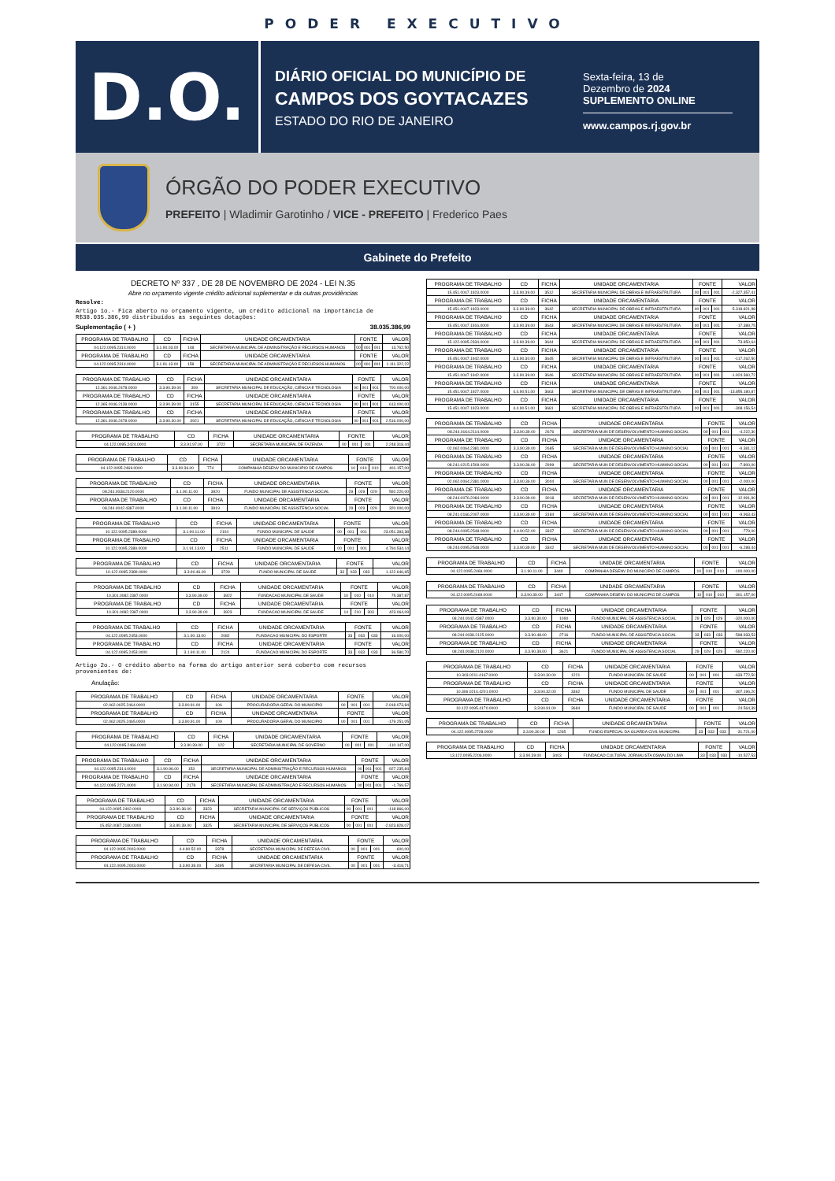PODER EXECUTIVO
D.O.
DIÁRIO OFICIAL DO MUNICÍPIO DE
CAMPOS DOS GOYTACAZES
ESTADO DO RIO DE JANEIRO
Sexta-feira, 13 de
Dezembro de 2024
SUPLEMENTO ONLINE
www.campos.rj.gov.br
ÓRGÃO DO PODER EXECUTIVO
PREFEITO | Wladimir Garotinho / VICE - PREFEITO | Frederico Paes
Gabinete do Prefeito
DECRETO Nº 337 , DE 28 DE NOVEMBRO DE 2024 - LEI N.35
Abre no orçamento vigente crédito adicional suplementar e da outras providências
Resolve:
Artigo 1o.- Fica aberto no orçamento vigente, um crédito adicional na importância de R$38.035.386,99 distribuídos as seguintes dotações:
Suplementação ( + ) 38.035.386,99
| PROGRAMA DE TRABALHO | CD | FICHA | UNIDADE ORCAMENTARIA | FONTE | | | VALOR |
| --- | --- | --- | --- | --- | --- | --- | --- |
| 04.122.0095.2314.0000 | 3.1.90.03.00 | 148 | SECRETARIA MUNICIPAL DE ADMINISTRAÇÃO E RECURSOS HUMANOS | 00 | 001 | 001 | 13.762,50 |
| PROGRAMA DE TRABALHO | CD | FICHA | UNIDADE ORCAMENTARIA | FONTE | | | VALOR |
| 04.122.0095.2314.0000 | 3.1.91.13.00 | 158 | SECRETARIA MUNICIPAL DE ADMINISTRAÇÃO E RECURSOS HUMANOS | 00 | 001 | 001 | 1.111.322,22 |
| PROGRAMA DE TRABALHO | CD | FICHA | UNIDADE ORCAMENTARIA | FONTE | | | VALOR |
| --- | --- | --- | --- | --- | --- | --- | --- |
| 12.361.0046.2478.0000 | 3.3.90.39.00 | 309 | SECRETARIA MUNICIPAL DE EDUCAÇÃO, CIÊNCIA E TECNOLOGIA | 00 | 001 | 001 | 700.000,00 |
| PROGRAMA DE TRABALHO | CD | FICHA | UNIDADE ORCAMENTARIA | FONTE | | | VALOR |
| 12.365.0046.2139.0000 | 3.3.90.39.00 | 3155 | SECRETARIA MUNICIPAL DE EDUCAÇÃO, CIÊNCIA E TECNOLOGIA | 00 | 001 | 001 | 613.000,00 |
| PROGRAMA DE TRABALHO | CD | FICHA | UNIDADE ORCAMENTARIA | FONTE | | | VALOR |
| 12.361.0046.2478.0000 | 3.3.90.30.00 | 3921 | SECRETARIA MUNICIPAL DE EDUCAÇÃO, CIÊNCIA E TECNOLOGIA | 00 | 001 | 001 | 2.516.000,00 |
| PROGRAMA DE TRABALHO | CD | FICHA | UNIDADE ORCAMENTARIA | FONTE | | | VALOR |
| --- | --- | --- | --- | --- | --- | --- | --- |
| 04.122.0095.2424.0000 | 3.3.91.97.00 | 3722 | SECRETARIA MUNICIPAL DE FAZENDA | 00 | 001 | 001 | 2.248.318,44 |
| PROGRAMA DE TRABALHO | CD | FICHA | UNIDADE ORCAMENTARIA | FONTE | | | VALOR |
| --- | --- | --- | --- | --- | --- | --- | --- |
| 04.122.0095.2469.0000 | 3.3.90.36.00 | 774 | COMPANHIA DESENV DO MUNICIPIO DE CAMPOS | 10 | 010 | 010 | 401.157,00 |
| PROGRAMA DE TRABALHO | CD | FICHA | UNIDADE ORCAMENTARIA | FONTE | | | VALOR |
| --- | --- | --- | --- | --- | --- | --- | --- |
| 08.244.0038.2120.0000 | 3.1.90.11.00 | 3920 | FUNDO MUNICIPAL DE ASSISTENCIA SOCIAL | 29 | 029 | 029 | 592.220,00 |
| PROGRAMA DE TRABALHO | CD | FICHA | UNIDADE ORCAMENTARIA | FONTE | | | VALOR |
| 08.244.0042.4387.0000 | 3.1.90.11.00 | 3919 | FUNDO MUNICIPAL DE ASSISTENCIA SOCIAL | 29 | 029 | 029 | 320.000,00 |
| PROGRAMA DE TRABALHO | CD | FICHA | UNIDADE ORCAMENTARIA | FONTE | | | VALOR |
| --- | --- | --- | --- | --- | --- | --- | --- |
| 10.122.0095.2389.0000 | 3.1.90.11.00 | 2104 | FUNDO MUNICIPAL DE SAUDE | 00 | 001 | 001 | 23.051.393,38 |
| PROGRAMA DE TRABALHO | CD | FICHA | UNIDADE ORCAMENTARIA | FONTE | | | VALOR |
| 10.122.0095.2389.0000 | 3.1.91.13.00 | 2511 | FUNDO MUNICIPAL DE SAUDE | 00 | 001 | 001 | 4.794.534,14 |
| PROGRAMA DE TRABALHO | CD | FICHA | UNIDADE ORCAMENTARIA | FONTE | | | VALOR |
| --- | --- | --- | --- | --- | --- | --- | --- |
| 10.122.0095.2389.0000 | 3.3.90.46.00 | 3728 | FUNDO MUNICIPAL DE SAUDE | 33 | 033 | 033 | 1.122.646,65 |
| PROGRAMA DE TRABALHO | CD | FICHA | UNIDADE ORCAMENTARIA | FONTE | | | VALOR |
| --- | --- | --- | --- | --- | --- | --- | --- |
| 10.301.0082.2387.0000 | 3.3.90.39.00 | 3922 | FUNDACAO MUNICIPAL DE SAUDE | 10 | 010 | 010 | 75.387,87 |
| PROGRAMA DE TRABALHO | CD | FICHA | UNIDADE ORCAMENTARIA | FONTE | | | VALOR |
| 10.301.0082.2387.0000 | 3.3.90.39.00 | 3923 | FUNDACAO MUNICIPAL DE SAUDE | 14 | 210 | 303 | 423.064,09 |
| PROGRAMA DE TRABALHO | CD | FICHA | UNIDADE ORCAMENTARIA | FONTE | | | VALOR |
| --- | --- | --- | --- | --- | --- | --- | --- |
| 04.122.0095.2453.0000 | 3.1.90.13.00 | 2082 | FUNDACAO MUNICIPAL DO ESPORTE | 33 | 033 | 033 | 16.000,00 |
| PROGRAMA DE TRABALHO | CD | FICHA | UNIDADE ORCAMENTARIA | FONTE | | | VALOR |
| 04.122.0095.2453.0000 | 3.1.90.11.00 | 2124 | FUNDACAO MUNICIPAL DO ESPORTE | 33 | 033 | 033 | 36.580,70 |
Artigo 2o.- O crédito aberto na forma do artigo anterior será coberto com recursos provenientes de:
Anulação:
| PROGRAMA DE TRABALHO | CD | FICHA | UNIDADE ORCAMENTARIA | FONTE | | | VALOR |
| --- | --- | --- | --- | --- | --- | --- | --- |
| 02.062.0025.2464.0000 | 3.3.90.91.00 | 106 | PROCURADORIA GERAL DO MUNICIPIO | 00 | 001 | 001 | -2.918.073,84 |
| PROGRAMA DE TRABALHO | CD | FICHA | UNIDADE ORCAMENTARIA | FONTE | | | VALOR |
| 02.062.0025.2465.0000 | 3.3.90.91.00 | 109 | PROCURADORIA GERAL DO MUNICIPIO | 00 | 001 | 001 | -179.251,05 |
| PROGRAMA DE TRABALHO | CD | FICHA | UNIDADE ORCAMENTARIA | FONTE | | | VALOR |
| --- | --- | --- | --- | --- | --- | --- | --- |
| 04.122.0095.2466.0000 | 3.3.90.39.00 | 122 | SECRETARIA MUNICIPAL DE GOVERNO | 00 | 001 | 001 | -110.147,00 |
| PROGRAMA DE TRABALHO | CD | FICHA | UNIDADE ORCAMENTARIA | FONTE | | | VALOR |
| --- | --- | --- | --- | --- | --- | --- | --- |
| 04.122.0095.2314.0000 | 3.1.90.96.00 | 153 | SECRETARIA MUNICIPAL DE ADMINISTRAÇÃO E RECURSOS HUMANOS | 00 | 001 | 001 | -927.235,84 |
| PROGRAMA DE TRABALHO | CD | FICHA | UNIDADE ORCAMENTARIA | FONTE | | | VALOR |
| 04.122.0095.2271.0000 | 3.1.90.94.00 | 2178 | SECRETARIA MUNICIPAL DE ADMINISTRAÇÃO E RECURSOS HUMANOS | 00 | 001 | 001 | -1.769,57 |
| PROGRAMA DE TRABALHO | CD | FICHA | UNIDADE ORCAMENTARIA | FONTE | | | VALOR |
| --- | --- | --- | --- | --- | --- | --- | --- |
| 04.122.0095.2402.0000 | 3.3.90.36.00 | 3323 | SECRETARIA MUNICIPAL DE SERVIÇOS PÚBLICOS | 00 | 001 | 001 | -118.866,00 |
| PROGRAMA DE TRABALHO | CD | FICHA | UNIDADE ORCAMENTARIA | FONTE | | | VALOR |
| 15.452.0087.2180.0000 | 3.3.90.39.00 | 3325 | SECRETARIA MUNICIPAL DE SERVIÇOS PÚBLICOS | 00 | 001 | 001 | -2.923.828,07 |
| PROGRAMA DE TRABALHO | CD | FICHA | UNIDADE ORCAMENTARIA | FONTE | | | VALOR |
| --- | --- | --- | --- | --- | --- | --- | --- |
| 04.122.0095.2003.0000 | 4.4.90.52.00 | 3378 | SECRETARIA MUNICIPAL DE DEFESA CIVIL | 00 | 001 | 001 | -600,00 |
| PROGRAMA DE TRABALHO | CD | FICHA | UNIDADE ORCAMENTARIA | FONTE | | | VALOR |
| 04.122.0095.2003.0000 | 3.3.90.39.00 | 3495 | SECRETARIA MUNICIPAL DE DEFESA CIVIL | 00 | 001 | 001 | -3.418,71 |
| PROGRAMA DE TRABALHO | CD | FICHA | UNIDADE ORCAMENTARIA | FONTE | | | VALOR |
| --- | --- | --- | --- | --- | --- | --- | --- |
| 15.451.0047.1923.0000 | 3.3.90.39.00 | 3512 | SECRETARIA MUNICIPAL DE OBRAS E INFRAESTRUTURA | 00 | 001 | 001 | -2.327.357,41 |
| PROGRAMA DE TRABALHO | CD | FICHA | UNIDADE ORCAMENTARIA | FONTE | | | VALOR |
| 15.451.0047.1923.0000 | 3.3.90.39.00 | 3642 | SECRETARIA MUNICIPAL DE OBRAS E INFRAESTRUTURA | 00 | 001 | 001 | -5.318.821,98 |
| PROGRAMA DE TRABALHO | CD | FICHA | UNIDADE ORCAMENTARIA | FONTE | | | VALOR |
| 15.451.0047.1916.0000 | 3.3.90.39.00 | 3643 | SECRETARIA MUNICIPAL DE OBRAS E INFRAESTRUTURA | 00 | 001 | 001 | -17.389,75 |
| PROGRAMA DE TRABALHO | CD | FICHA | UNIDADE ORCAMENTARIA | FONTE | | | VALOR |
| 15.122.0095.2334.0000 | 3.3.90.39.00 | 3644 | SECRETARIA MUNICIPAL DE OBRAS E INFRAESTRUTURA | 00 | 001 | 001 | -73.850,64 |
| PROGRAMA DE TRABALHO | CD | FICHA | UNIDADE ORCAMENTARIA | FONTE | | | VALOR |
| 15.451.0047.1942.0000 | 3.3.90.30.00 | 3645 | SECRETARIA MUNICIPAL DE OBRAS E INFRAESTRUTURA | 00 | 001 | 001 | -117.262,50 |
| PROGRAMA DE TRABALHO | CD | FICHA | UNIDADE ORCAMENTARIA | FONTE | | | VALOR |
| 15.451.0047.1942.0000 | 3.3.90.39.00 | 3646 | SECRETARIA MUNICIPAL DE OBRAS E INFRAESTRUTURA | 00 | 001 | 001 | -1.924.360,72 |
| PROGRAMA DE TRABALHO | CD | FICHA | UNIDADE ORCAMENTARIA | FONTE | | | VALOR |
| 15.451.0047.1927.0000 | 4.4.90.51.00 | 3663 | SECRETARIA MUNICIPAL DE OBRAS E INFRAESTRUTURA | 00 | 001 | 001 | -13.855.180,87 |
| PROGRAMA DE TRABALHO | CD | FICHA | UNIDADE ORCAMENTARIA | FONTE | | | VALOR |
| 15.451.0047.1923.0000 | 4.4.90.51.00 | 3681 | SECRETARIA MUNICIPAL DE OBRAS E INFRAESTRUTURA | 00 | 001 | 001 | -308.156,54 |
| PROGRAMA DE TRABALHO | CD | FICHA | UNIDADE ORCAMENTARIA | FONTE | | | VALOR |
| --- | --- | --- | --- | --- | --- | --- | --- |
| 08.244.0164.2114.0000 | 3.3.90.39.00 | 2676 | SECRETARIA MUN DE DESENVOLVIMENTO HUMANO SOCIAL | 00 | 001 | 001 | -4.222,30 |
| PROGRAMA DE TRABALHO | CD | FICHA | UNIDADE ORCAMENTARIA | FONTE | | | VALOR |
| 02.062.0064.2381.0000 | 3.3.90.39.00 | 2685 | SECRETARIA MUN DE DESENVOLVIMENTO HUMANO SOCIAL | 00 | 001 | 001 | -9.381,12 |
| PROGRAMA DE TRABALHO | CD | FICHA | UNIDADE ORCAMENTARIA | FONTE | | | VALOR |
| 08.241.0215.1509.0000 | 3.3.90.36.00 | 2999 | SECRETARIA MUN DE DESENVOLVIMENTO HUMANO SOCIAL | 00 | 001 | 001 | -7.800,00 |
| PROGRAMA DE TRABALHO | CD | FICHA | UNIDADE ORCAMENTARIA | FONTE | | | VALOR |
| 02.062.0064.2381.0000 | 3.3.90.36.00 | 3004 | SECRETARIA MUN DE DESENVOLVIMENTO HUMANO SOCIAL | 00 | 001 | 001 | -2.000,00 |
| PROGRAMA DE TRABALHO | CD | FICHA | UNIDADE ORCAMENTARIA | FONTE | | | VALOR |
| 08.244.0076.2084.0000 | 3.3.90.39.00 | 3018 | SECRETARIA MUN DE DESENVOLVIMENTO HUMANO SOCIAL | 00 | 001 | 001 | -12.991,90 |
| PROGRAMA DE TRABALHO | CD | FICHA | UNIDADE ORCAMENTARIA | FONTE | | | VALOR |
| 08.241.0166.2007.0000 | 3.3.90.39.00 | 3184 | SECRETARIA MUN DE DESENVOLVIMENTO HUMANO SOCIAL | 00 | 001 | 001 | -9.963,43 |
| PROGRAMA DE TRABALHO | CD | FICHA | UNIDADE ORCAMENTARIA | FONTE | | | VALOR |
| 08.244.0095.2548.0000 | 4.4.90.52.00 | 3337 | SECRETARIA MUN DE DESENVOLVIMENTO HUMANO SOCIAL | 00 | 001 | 001 | -779,00 |
| PROGRAMA DE TRABALHO | CD | FICHA | UNIDADE ORCAMENTARIA | FONTE | | | VALOR |
| 08.244.0095.2548.0000 | 3.3.90.39.00 | 3342 | SECRETARIA MUN DE DESENVOLVIMENTO HUMANO SOCIAL | 00 | 001 | 001 | -6.288,44 |
| PROGRAMA DE TRABALHO | CD | FICHA | UNIDADE ORCAMENTARIA | FONTE | | | VALOR |
| --- | --- | --- | --- | --- | --- | --- | --- |
| 04.122.0095.2469.0000 | 3.1.90.11.00 | 3440 | COMPANHIA DESENV DO MUNICIPIO DE CAMPOS | 10 | 010 | 010 | -100.000,00 |
| PROGRAMA DE TRABALHO | CD | FICHA | UNIDADE ORCAMENTARIA | FONTE | | | VALOR |
| --- | --- | --- | --- | --- | --- | --- | --- |
| 04.122.0095.2469.0000 | 3.3.90.39.00 | 3447 | COMPANHIA DESENV DO MUNICIPIO DE CAMPOS | 10 | 010 | 010 | -301.157,00 |
| PROGRAMA DE TRABALHO | CD | FICHA | UNIDADE ORCAMENTARIA | FONTE | | | VALOR |
| --- | --- | --- | --- | --- | --- | --- | --- |
| 08.244.0042.4387.0000 | 3.3.90.30.00 | 1090 | FUNDO MUNICIPAL DE ASSISTENCIA SOCIAL | 29 | 029 | 029 | -320.000,00 |
| PROGRAMA DE TRABALHO | CD | FICHA | UNIDADE ORCAMENTARIA | FONTE | | | VALOR |
| 08.244.0038.2125.0000 | 3.3.90.48.00 | 2716 | FUNDO MUNICIPAL DE ASSISTENCIA SOCIAL | 33 | 033 | 033 | -598.933,53 |
| PROGRAMA DE TRABALHO | CD | FICHA | UNIDADE ORCAMENTARIA | FONTE | | | VALOR |
| 08.244.0038.2120.0000 | 3.3.90.39.00 | 3621 | FUNDO MUNICIPAL DE ASSISTENCIA SOCIAL | 29 | 029 | 029 | -592.220,00 |
| PROGRAMA DE TRABALHO | CD | FICHA | UNIDADE ORCAMENTARIA | FONTE | | | VALOR |
| --- | --- | --- | --- | --- | --- | --- | --- |
| 10.303.0211.4167.0000 | 3.3.90.30.00 | 1221 | FUNDO MUNICIPAL DE SAUDE | 00 | 001 | 001 | -633.772,50 |
| PROGRAMA DE TRABALHO | CD | FICHA | UNIDADE ORCAMENTARIA | FONTE | | | VALOR |
| 10.306.0214.4201.0000 | 3.3.90.32.00 | 3362 | FUNDO MUNICIPAL DE SAUDE | 00 | 001 | 001 | -307.196,20 |
| PROGRAMA DE TRABALHO | CD | FICHA | UNIDADE ORCAMENTARIA | FONTE | | | VALOR |
| 10.122.0095.4170.0000 | 3.3.90.91.00 | 3684 | FUNDO MUNICIPAL DE SAUDE | 00 | 001 | 001 | -24.564,39 |
| PROGRAMA DE TRABALHO | CD | FICHA | UNIDADE ORCAMENTARIA | FONTE | | | VALOR |
| --- | --- | --- | --- | --- | --- | --- | --- |
| 04.122.0095.2728.0000 | 3.3.90.30.00 | 1265 | FUNDO ESPECIAL DA GUARDA CIVIL MUNICIPAL | 33 | 033 | 033 | -31.721,00 |
| PROGRAMA DE TRABALHO | CD | FICHA | UNIDADE ORCAMENTARIA | FONTE | | | VALOR |
| --- | --- | --- | --- | --- | --- | --- | --- |
| 13.122.0095.2206.0000 | 3.3.90.39.00 | 3403 | FUNDACAO CULTURAL JORNALISTA OSWALDO LIMA | 33 | 033 | 033 | -10.527,53 |